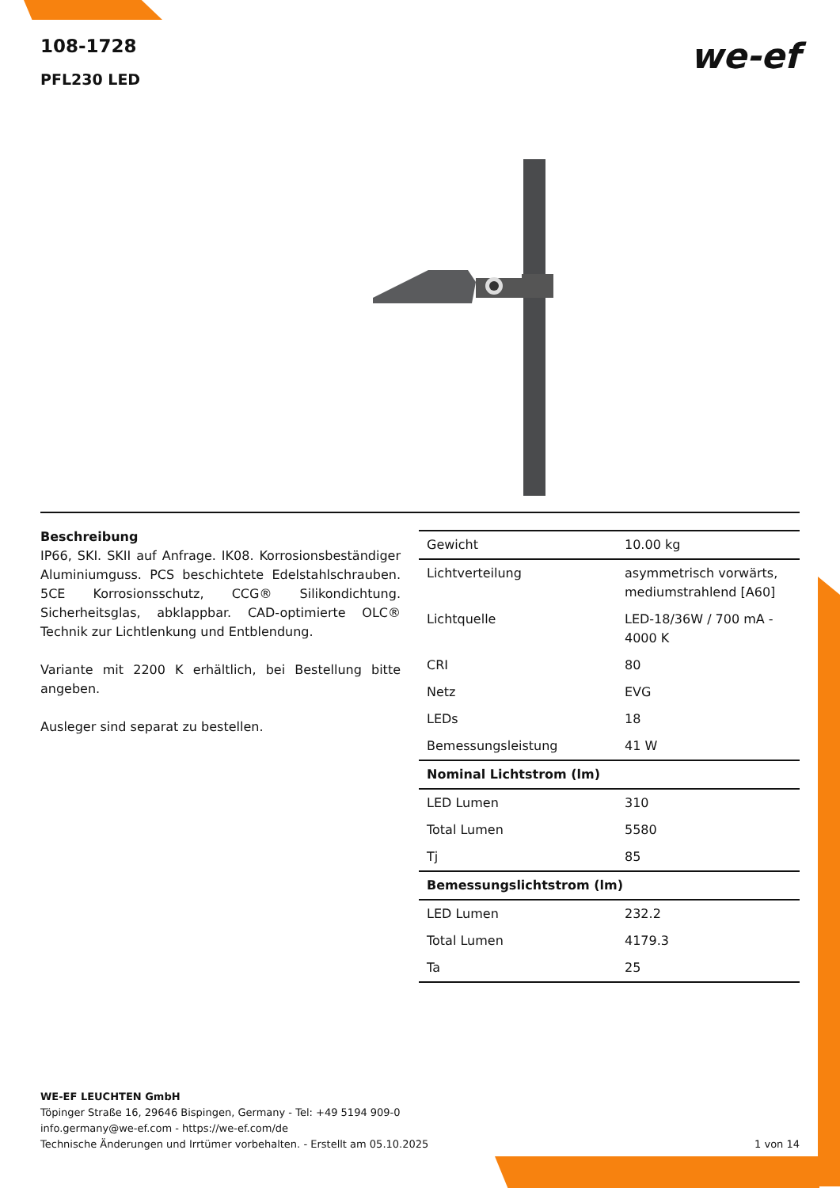108-1728
PFL230 LED
we-ef
Beschreibung
IP66, SKI. SKII auf Anfrage. IK08. Korrosionsbeständiger Aluminiumguss. PCS beschichtete Edelstahlschrauben. 5CE Korrosionsschutz, CCG® Silikondichtung. Sicherheitsglas, abklappbar. CAD-optimierte OLC® Technik zur Lichtlenkung und Entblendung.
Variante mit 2200 K erhältlich, bei Bestellung bitte angeben.
Ausleger sind separat zu bestellen.
| Gewicht | 10.00 kg |
| Lichtverteilung | asymmetrisch vorwärts, mediumstrahlend [A60] |
| Lichtquelle | LED-18/36W / 700 mA - 4000 K |
| CRI | 80 |
| Netz | EVG |
| LEDs | 18 |
| Bemessungsleistung | 41 W |
| Nominal Lichtstrom (lm) | |
| LED Lumen | 310 |
| Total Lumen | 5580 |
| Tj | 85 |
| Bemessungslichtstrom (lm) | |
| LED Lumen | 232.2 |
| Total Lumen | 4179.3 |
| Ta | 25 |
WE-EF LEUCHTEN GmbH
Töpinger Straße 16, 29646 Bispingen, Germany - Tel: +49 5194 909-0
info.germany@we-ef.com - https://we-ef.com/de
Technische Änderungen und Irrtümer vorbehalten. - Erstellt am 05.10.2025 1 von 14